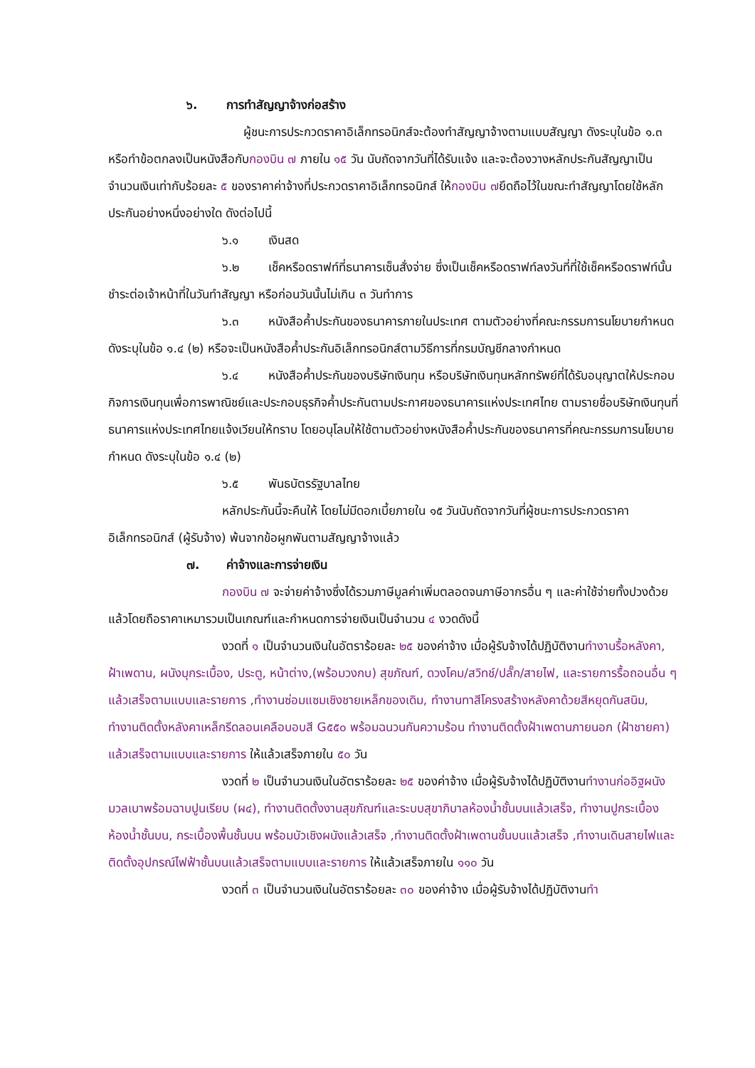๖. การทำสัญญาจ้างก่อสร้าง
ผู้ชนะการประกวดราคาอิเล็กทรอนิกส์จะต้องทำสัญญาจ้างตามแบบสัญญา ดังระบุในข้อ ๑.๓ หรือทำข้อตกลงเป็นหนังสือกับกองบิน ๗ ภายใน ๑๕ วัน นับถัดจากวันที่ได้รับแจ้ง และจะต้องวางหลักประกันสัญญาเป็นจำนวนเงินเท่ากับร้อยละ ๕ ของราคาค่าจ้างที่ประกวดราคาอิเล็กทรอนิกส์ ให้กองบิน ๗ยึดถือไว้ในขณะทำสัญญาโดยใช้หลักประกันอย่างหนึ่งอย่างใด ดังต่อไปนี้
๖.๑ เงินสด
๖.๒ เช็คหรือดราฟท์ที่ธนาคารเซ็นสั่งจ่าย ซึ่งเป็นเช็คหรือดราฟท์ลงวันที่ที่ใช้เช็คหรือดราฟท์นั้น ชำระต่อเจ้าหน้าที่ในวันทำสัญญา หรือก่อนวันนั้นไม่เกิน ๓ วันทำการ
๖.๓ หนังสือค้ำประกันของธนาคารภายในประเทศ ตามตัวอย่างที่คณะกรรมการนโยบายกำหนด ดังระบุในข้อ ๑.๔ (๒) หรือจะเป็นหนังสือค้ำประกันอิเล็กทรอนิกส์ตามวิธีการที่กรมบัญชีกลางกำหนด
๖.๔ หนังสือค้ำประกันของบริษัทเงินทุน หรือบริษัทเงินทุนหลักทรัพย์ที่ได้รับอนุญาตให้ประกอบกิจการเงินทุนเพื่อการพาณิชย์และประกอบธุรกิจค้ำประกันตามประกาศของธนาคารแห่งประเทศไทย ตามรายชื่อบริษัทเงินทุนที่ธนาคารแห่งประเทศไทยแจ้งเวียนให้ทราบ โดยอนุโลมให้ใช้ตามตัวอย่างหนังสือค้ำประกันของธนาคารที่คณะกรรมการนโยบายกำหนด ดังระบุในข้อ ๑.๔ (๒)
๖.๕ พันธบัตรรัฐบาลไทย
หลักประกันนี้จะคืนให้ โดยไม่มีดอกเบี้ยภายใน ๑๕ วันนับถัดจากวันที่ผู้ชนะการประกวดราคาอิเล็กทรอนิกส์ (ผู้รับจ้าง) พ้นจากข้อผูกพันตามสัญญาจ้างแล้ว
๗. ค่าจ้างและการจ่ายเงิน
กองบิน ๗ จะจ่ายค่าจ้างซึ่งได้รวมภาษีมูลค่าเพิ่มตลอดจนภาษีอากรอื่น ๆ และค่าใช้จ่ายทั้งปวงด้วยแล้วโดยถือราคาเหมารวมเป็นเกณฑ์และกำหนดการจ่ายเงินเป็นจำนวน ๔ งวดดังนี้
งวดที่ ๑ เป็นจำนวนเงินในอัตราร้อยละ ๒๕ ของค่าจ้าง เมื่อผู้รับจ้างได้ปฏิบัติงานทำงานรื้อหลังคา, ฝ้าเพดาน, ผนังบุกระเบื้อง, ประตู, หน้าต่าง,(พร้อมวงกบ) สุขภัณฑ์, ดวงโคม/สวิทช์/ปลั๊ก/สายไฟ, และรายการรื้อถอนอื่น ๆ แล้วเสร็จตามแบบและรายการ ,ทำงานซ่อมแซมเชิงชายเหล็กของเดิม, ทำงานทาสีโครงสร้างหลังคาด้วยสีหยุดกันสนิม, ทำงานติดตั้งหลังคาเหล็กรีดลอนเคลือบอบสี G๕๕๐ พร้อมฉนวนกันความร้อน ทำงานติดตั้งฝ้าเพดานภายนอก (ฝ้าชายคา) แล้วเสร็จตามแบบและรายการ ให้แล้วเสร็จภายใน ๕๐ วัน
งวดที่ ๒ เป็นจำนวนเงินในอัตราร้อยละ ๒๕ ของค่าจ้าง เมื่อผู้รับจ้างได้ปฏิบัติงานทำงานก่ออิฐผนังมวลเบาพร้อมฉาบปูนเรียบ (ผ๔), ทำงานติดตั้งงานสุขภัณฑ์และระบบสุขาภิบาลห้องน้ำชั้นบนแล้วเสร็จ, ทำงานปูกระเบื้องห้องน้ำชั้นบน, กระเบื้องพื้นชั้นบน พร้อมบัวเชิงผนังแล้วเสร็จ ,ทำงานติดตั้งฝ้าเพดานชั้นบนแล้วเสร็จ ,ทำงานเดินสายไฟและติดตั้งอุปกรณ์ไฟฟ้าชั้นบนแล้วเสร็จตามแบบและรายการ ให้แล้วเสร็จภายใน ๑๑๐ วัน
งวดที่ ๓ เป็นจำนวนเงินในอัตราร้อยละ ๓๐ ของค่าจ้าง เมื่อผู้รับจ้างได้ปฏิบัติงานทำ